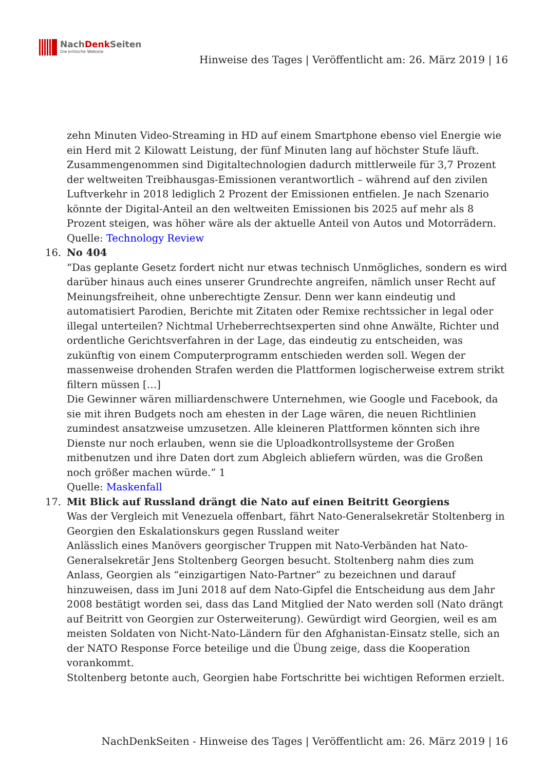NachDenk Seiten
Die kritische Website
Hinweise des Tages | Veröffentlicht am: 26. März 2019 | 16
zehn Minuten Video-Streaming in HD auf einem Smartphone ebenso viel Energie wie ein Herd mit 2 Kilowatt Leistung, der fünf Minuten lang auf höchster Stufe läuft. Zusammengenommen sind Digitaltechnologien dadurch mittlerweile für 3,7 Prozent der weltweiten Treibhausgas-Emissionen verantwortlich – während auf den zivilen Luftverkehr in 2018 lediglich 2 Prozent der Emissionen entfielen. Je nach Szenario könnte der Digital-Anteil an den weltweiten Emissionen bis 2025 auf mehr als 8 Prozent steigen, was höher wäre als der aktuelle Anteil von Autos und Motorrädern.
Quelle: Technology Review
16. No 404
“Das geplante Gesetz fordert nicht nur etwas technisch Unmögliches, sondern es wird darüber hinaus auch eines unserer Grundrechte angreifen, nämlich unser Recht auf Meinungsfreiheit, ohne unberechtigte Zensur. Denn wer kann eindeutig und automatisiert Parodien, Berichte mit Zitaten oder Remixe rechtssicher in legal oder illegal unterteilen? Nichtmal Urheberrechtsexperten sind ohne Anwälte, Richter und ordentliche Gerichtsverfahren in der Lage, das eindeutig zu entscheiden, was zukünftig von einem Computerprogramm entschieden werden soll. Wegen der massenweise drohenden Strafen werden die Plattformen logischerweise extrem strikt filtern müssen […]
Die Gewinner wären milliardenschwere Unternehmen, wie Google und Facebook, da sie mit ihren Budgets noch am ehesten in der Lage wären, die neuen Richtlinien zumindest ansatzweise umzusetzen. Alle kleineren Plattformen könnten sich ihre Dienste nur noch erlauben, wenn sie die Uploadkontrollsysteme der Großen mitbenutzen und ihre Daten dort zum Abgleich abliefern würden, was die Großen noch größer machen würde.” 1
Quelle: Maskenfall
17. Mit Blick auf Russland drängt die Nato auf einen Beitritt Georgiens
Was der Vergleich mit Venezuela offenbart, fährt Nato-Generalsekretär Stoltenberg in Georgien den Eskalationskurs gegen Russland weiter
Anlässlich eines Manövers georgischer Truppen mit Nato-Verbänden hat Nato-Generalsekretär Jens Stoltenberg Georgen besucht. Stoltenberg nahm dies zum Anlass, Georgien als “einzigartigen Nato-Partner” zu bezeichnen und darauf hinzuweisen, dass im Juni 2018 auf dem Nato-Gipfel die Entscheidung aus dem Jahr 2008 bestätigt worden sei, dass das Land Mitglied der Nato werden soll (Nato drängt auf Beitritt von Georgien zur Osterweiterung). Gewürdigt wird Georgien, weil es am meisten Soldaten von Nicht-Nato-Ländern für den Afghanistan-Einsatz stelle, sich an der NATO Response Force beteilige und die Übung zeige, dass die Kooperation vorankommt.
Stoltenberg betonte auch, Georgien habe Fortschritte bei wichtigen Reformen erzielt.
NachDenkSeiten - Hinweise des Tages | Veröffentlicht am: 26. März 2019 | 16